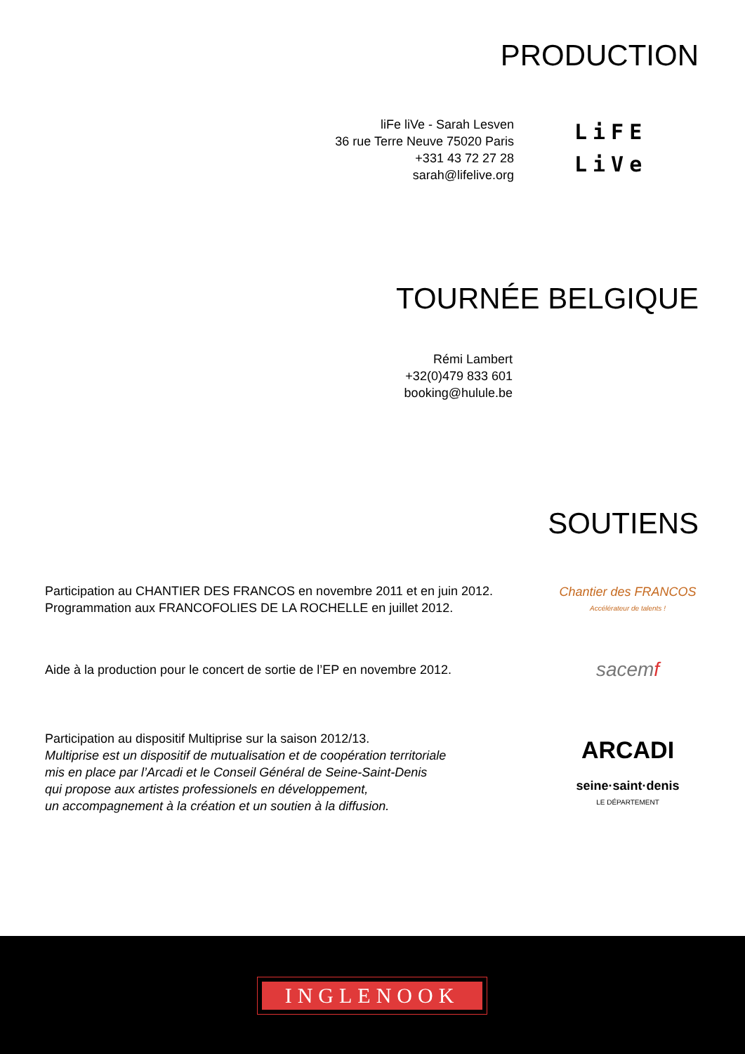PRODUCTION
liFe liVe - Sarah Lesven
36 rue Terre Neuve 75020 Paris
+331 43 72 27 28
sarah@lifelive.org
LiFE
LiVe
TOURNÉE BELGIQUE
Rémi Lambert
+32(0)479 833 601
booking@hulule.be
SOUTIENS
Participation au CHANTIER DES FRANCOS en novembre 2011 et en juin 2012.
Programmation aux FRANCOFOLIES DE LA ROCHELLE en juillet 2012.
Chantier des FRANCOS
Accélérateur de talents !
Aide à la production pour le concert de sortie de l’EP en novembre 2012.
sacemf
Participation au dispositif Multiprise sur la saison 2012/13.
Multiprise est un dispositif de mutualisation et de coopération territoriale
mis en place par l’Arcadi et le Conseil Général de Seine-Saint-Denis
qui propose aux artistes professionels en développement,
un accompagnement à la création et un soutien à la diffusion.
ARCADI
seine·saint·denis
LE DÉPARTEMENT
INGLENOOK